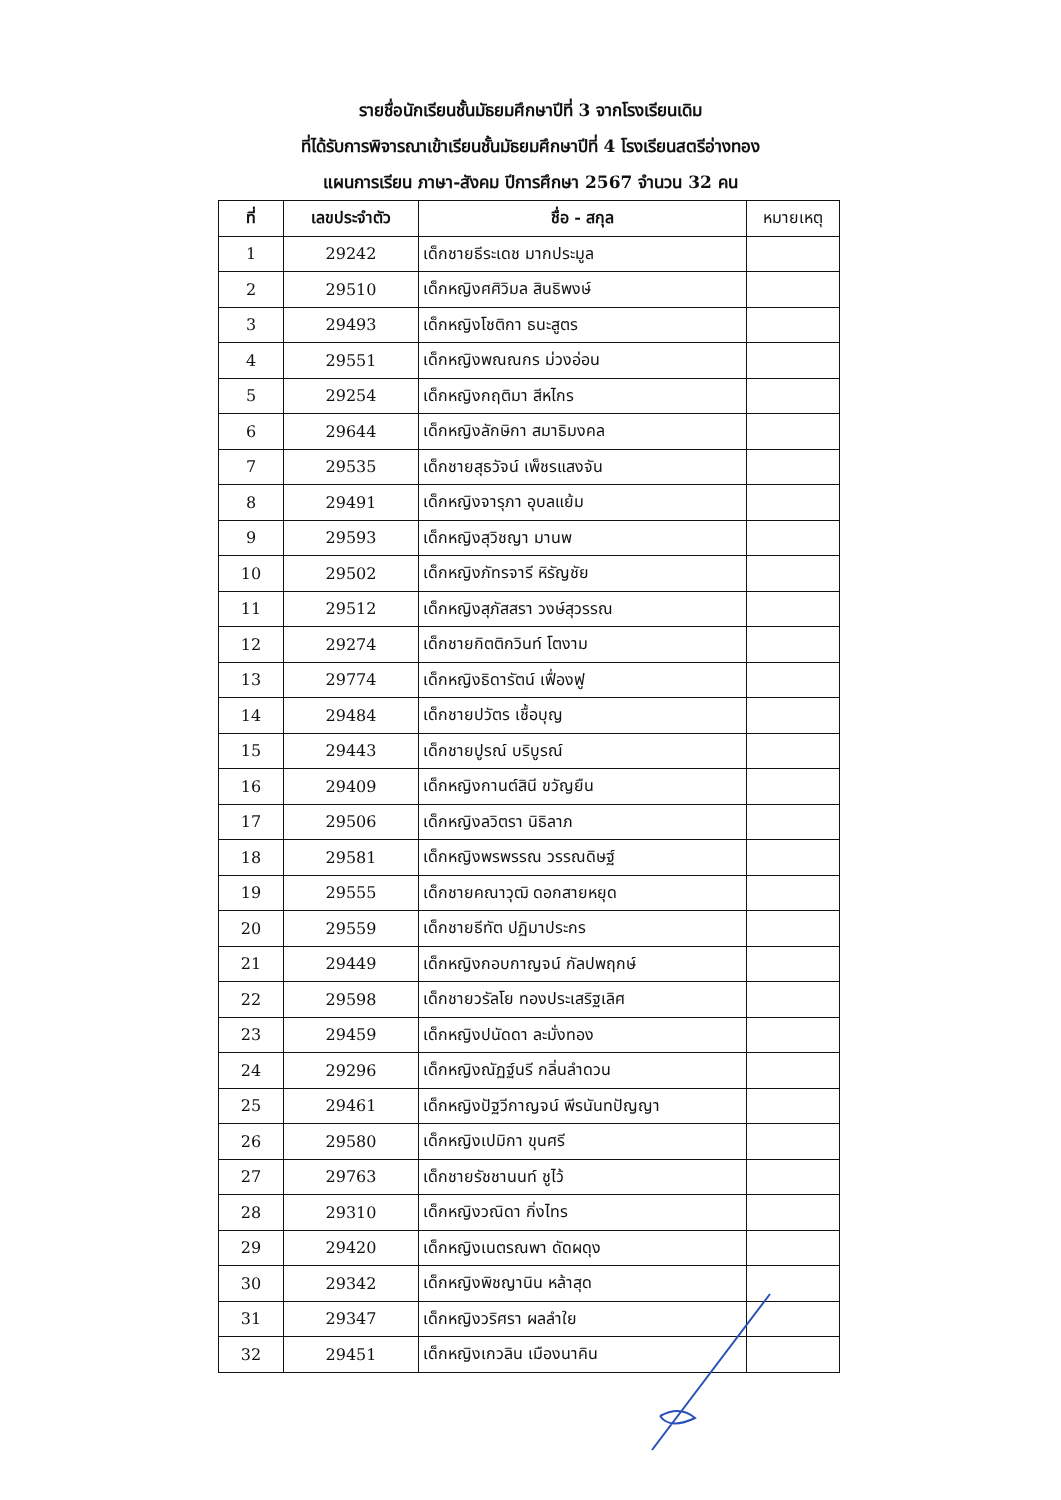รายชื่อนักเรียนชั้นมัธยมศึกษาปีที่ 3 จากโรงเรียนเดิม
ที่ได้รับการพิจารณาเข้าเรียนชั้นมัธยมศึกษาปีที่ 4 โรงเรียนสตรีอ่างทอง
แผนการเรียน ภาษา-สังคม ปีการศึกษา 2567 จำนวน 32 คน
| ที่ | เลขประจำตัว | ชื่อ - สกุล | หมายเหตุ |
| --- | --- | --- | --- |
| 1 | 29242 | เด็กชายธีระเดช มากประมูล | |
| 2 | 29510 | เด็กหญิงศศิวิมล สินธิพงษ์ | |
| 3 | 29493 | เด็กหญิงโชติกา ธนะสูตร | |
| 4 | 29551 | เด็กหญิงพณณกร ม่วงอ่อน | |
| 5 | 29254 | เด็กหญิงกฤติมา สีหไกร | |
| 6 | 29644 | เด็กหญิงลักษิกา สมาธิมงคล | |
| 7 | 29535 | เด็กชายสุธวัจน์ เพ็ชรแสงจัน | |
| 8 | 29491 | เด็กหญิงจารุภา อุบลแย้ม | |
| 9 | 29593 | เด็กหญิงสุวิชญา มานพ | |
| 10 | 29502 | เด็กหญิงภัทรจารี หิรัญชัย | |
| 11 | 29512 | เด็กหญิงสุภัสสรา วงษ์สุวรรณ | |
| 12 | 29274 | เด็กชายกิตติกวินท์ โตงาม | |
| 13 | 29774 | เด็กหญิงธิดารัตน์ เฟื่องฟู | |
| 14 | 29484 | เด็กชายปวัตร เชื้อบุญ | |
| 15 | 29443 | เด็กชายปูรณ์ บริบูรณ์ | |
| 16 | 29409 | เด็กหญิงกานต์สินี ขวัญยืน | |
| 17 | 29506 | เด็กหญิงลวิตรา นิธิลาภ | |
| 18 | 29581 | เด็กหญิงพรพรรณ วรรณดิษฐ์ | |
| 19 | 29555 | เด็กชายคณาวุฒิ ดอกสายหยุด | |
| 20 | 29559 | เด็กชายธีทัต ปฏิมาประกร | |
| 21 | 29449 | เด็กหญิงกอบกาญจน์ กัลปพฤกษ์ | |
| 22 | 29598 | เด็กชายวรัลโย ทองประเสริฐเลิศ | |
| 23 | 29459 | เด็กหญิงปนัดดา ละมั่งทอง | |
| 24 | 29296 | เด็กหญิงณัฏฐ์นรี กลิ่นลำดวน | |
| 25 | 29461 | เด็กหญิงปัฐวีกาญจน์ พีรนันทปัญญา | |
| 26 | 29580 | เด็กหญิงเปมิกา ขุนศรี | |
| 27 | 29763 | เด็กชายรัชชานนท์ ชูไว้ | |
| 28 | 29310 | เด็กหญิงวณิดา กิ่งไทร | |
| 29 | 29420 | เด็กหญิงเนตรณพา ดัดผดุง | |
| 30 | 29342 | เด็กหญิงพิชญานิน หล้าสุด | |
| 31 | 29347 | เด็กหญิงวริศรา ผลลำใย | |
| 32 | 29451 | เด็กหญิงเกวลิน เมืองนาคิน | |